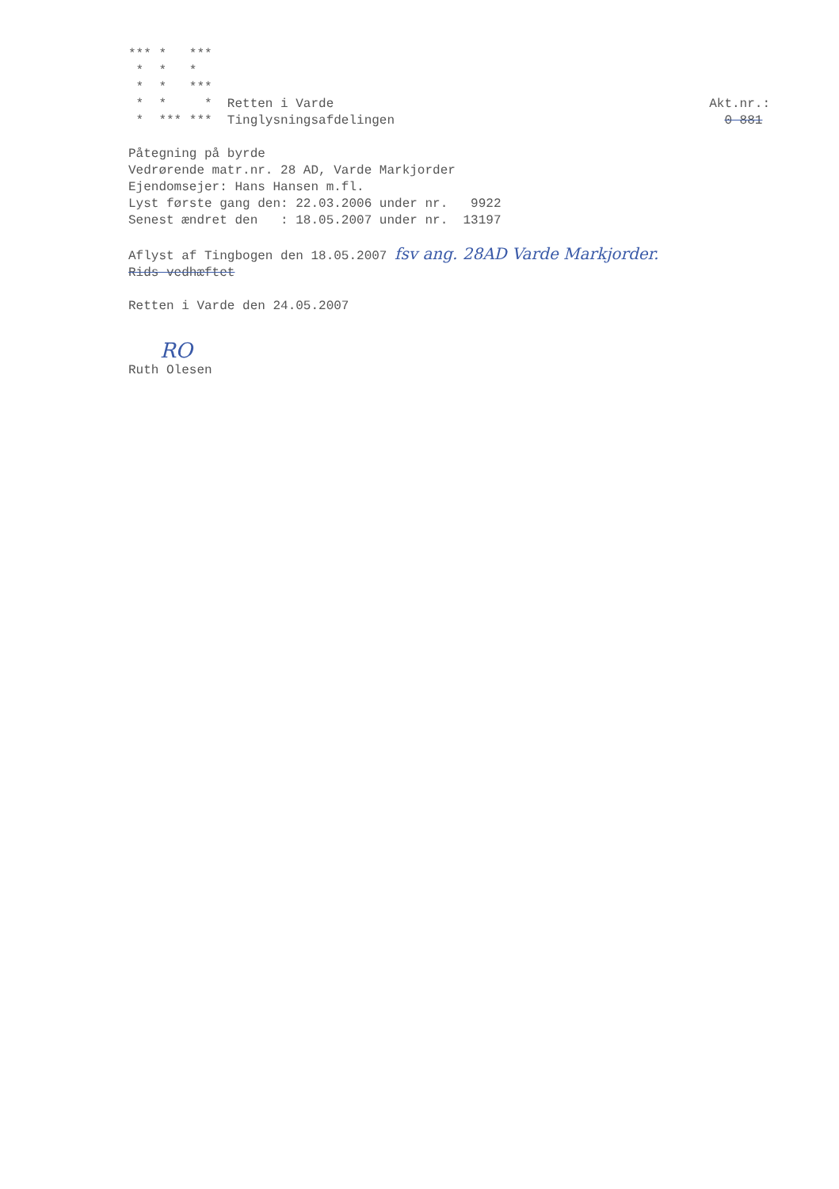*** *   ***
 *  *   *
 *  *   ***
 *  *     *  Retten i Varde
 *  *** ***  Tinglysningsafdelingen
Akt.nr.:
  0 881
Påtegning på byrde
Vedrørende matr.nr. 28 AD, Varde Markjorder
Ejendomsejer: Hans Hansen m.fl.
Lyst første gang den: 22.03.2006 under nr.   9922
Senest ændret den   : 18.05.2007 under nr.  13197
Aflyst af Tingbogen den 18.05.2007 fsv ang. 28AD Varde Markjorder.
Rids vedhæftet
Retten i Varde den 24.05.2007
RO
Ruth Olesen